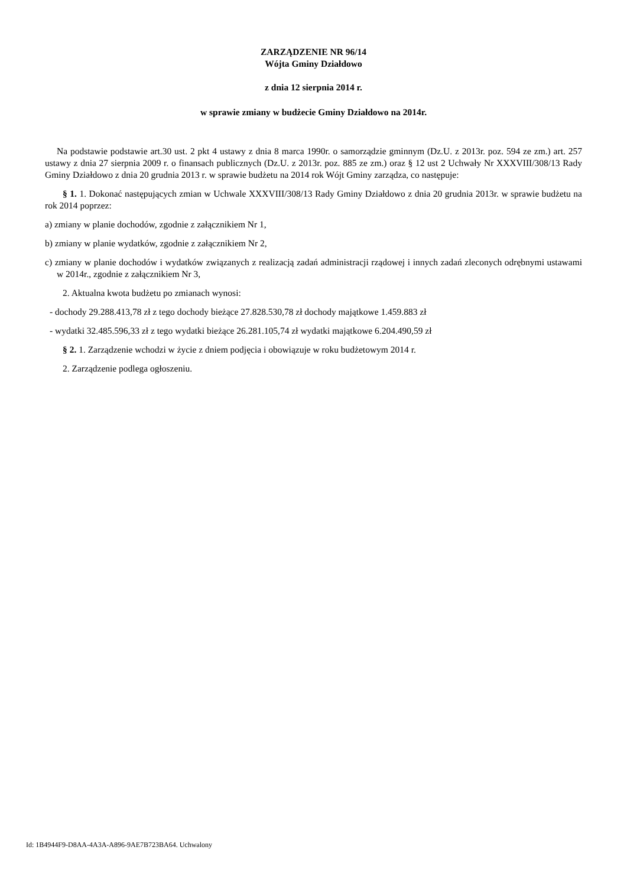ZARZĄDZENIE NR 96/14
Wójta Gminy Działdowo
z dnia 12 sierpnia 2014 r.
w sprawie zmiany w budżecie Gminy Działdowo na 2014r.
Na podstawie podstawie art.30 ust. 2 pkt 4 ustawy z dnia 8 marca 1990r. o samorządzie gminnym (Dz.U. z 2013r. poz. 594 ze zm.) art. 257 ustawy z dnia 27 sierpnia 2009 r. o finansach publicznych (Dz.U. z 2013r. poz. 885 ze zm.) oraz § 12 ust 2 Uchwały Nr XXXVIII/308/13 Rady Gminy Działdowo z dnia 20 grudnia 2013 r. w sprawie budżetu na 2014 rok Wójt Gminy zarządza, co następuje:
§ 1. 1. Dokonać następujących zmian w Uchwale XXXVIII/308/13 Rady Gminy Działdowo z dnia 20 grudnia 2013r. w sprawie budżetu na rok 2014 poprzez:
a) zmiany w planie dochodów, zgodnie z załącznikiem Nr 1,
b) zmiany w planie wydatków, zgodnie z załącznikiem Nr 2,
c) zmiany w planie dochodów i wydatków związanych z realizacją zadań administracji rządowej i innych zadań zleconych odrębnymi ustawami w 2014r., zgodnie z załącznikiem Nr 3,
2. Aktualna kwota budżetu po zmianach wynosi:
- dochody 29.288.413,78 zł z tego dochody bieżące 27.828.530,78 zł dochody majątkowe 1.459.883 zł
- wydatki 32.485.596,33 zł z tego wydatki bieżące 26.281.105,74 zł wydatki majątkowe 6.204.490,59 zł
§ 2. 1. Zarządzenie wchodzi w życie z dniem podjęcia i obowiązuje w roku budżetowym 2014 r.
2. Zarządzenie podlega ogłoszeniu.
Id: 1B4944F9-D8AA-4A3A-A896-9AE7B723BA64. Uchwalony